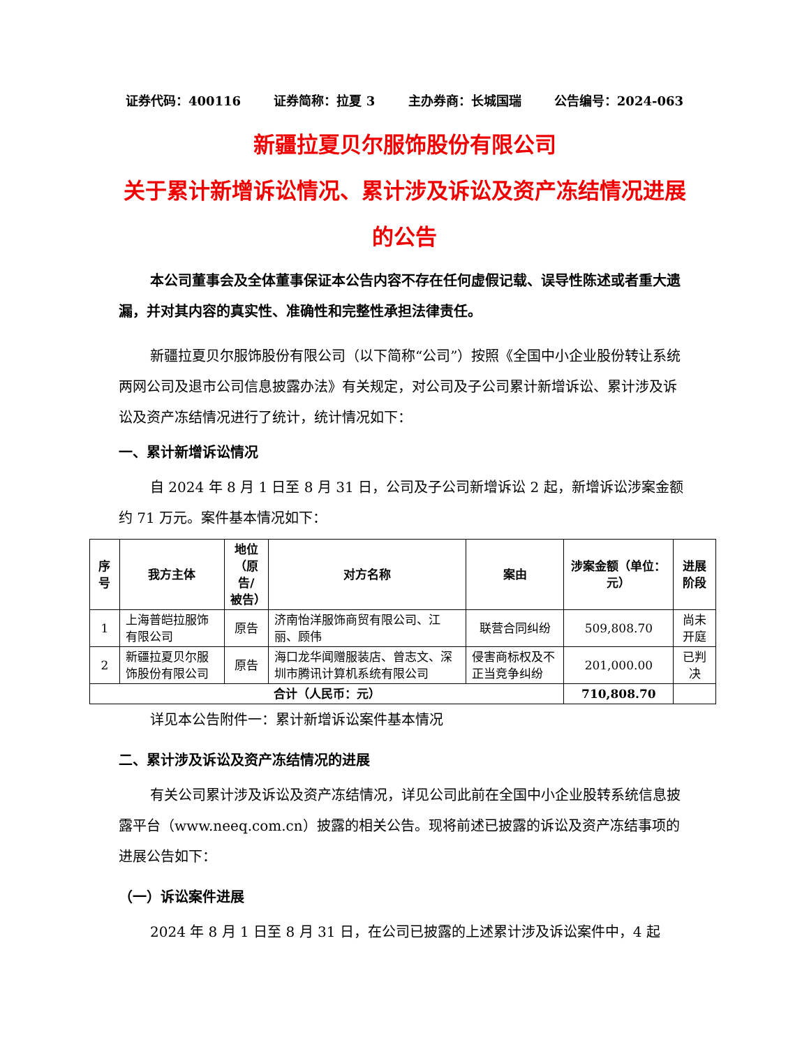证券代码：400116 证券简称：拉夏 3 主办券商：长城国瑞 公告编号：2024-063
新疆拉夏贝尔服饰股份有限公司
关于累计新增诉讼情况、累计涉及诉讼及资产冻结情况进展的公告
本公司董事会及全体董事保证本公告内容不存在任何虚假记载、误导性陈述或者重大遗漏，并对其内容的真实性、准确性和完整性承担法律责任。
新疆拉夏贝尔服饰股份有限公司（以下简称“公司”）按照《全国中小企业股份转让系统两网公司及退市公司信息披露办法》有关规定，对公司及子公司累计新增诉讼、累计涉及诉讼及资产冻结情况进行了统计，统计情况如下：
一、累计新增诉讼情况
自 2024 年 8 月 1 日至 8 月 31 日，公司及子公司新增诉讼 2 起，新增诉讼涉案金额约 71 万元。案件基本情况如下：
| 序号 | 我方主体 | 地位 （原告/ 被告） | 对方名称 | 案由 | 涉案金额（单位：元） | 进展阶段 |
| --- | --- | --- | --- | --- | --- | --- |
| 1 | 上海普皑拉服饰有限公司 | 原告 | 济南怡洋服饰商贸有限公司、江丽、顾伟 | 联营合同纠纷 | 509,808.70 | 尚未开庭 |
| 2 | 新疆拉夏贝尔服饰股份有限公司 | 原告 | 海口龙华闻赠服装店、曾志文、深圳市腾讯计算机系统有限公司 | 侵害商标权及不正当竞争纠纷 | 201,000.00 | 已判决 |
| 合计（人民币：元） | | | | | 710,808.70 | |
详见本公告附件一：累计新增诉讼案件基本情况
二、累计涉及诉讼及资产冻结情况的进展
有关公司累计涉及诉讼及资产冻结情况，详见公司此前在全国中小企业股转系统信息披露平台（www.neeq.com.cn）披露的相关公告。现将前述已披露的诉讼及资产冻结事项的进展公告如下：
（一）诉讼案件进展
2024 年 8 月 1 日至 8 月 31 日，在公司已披露的上述累计涉及诉讼案件中，4 起